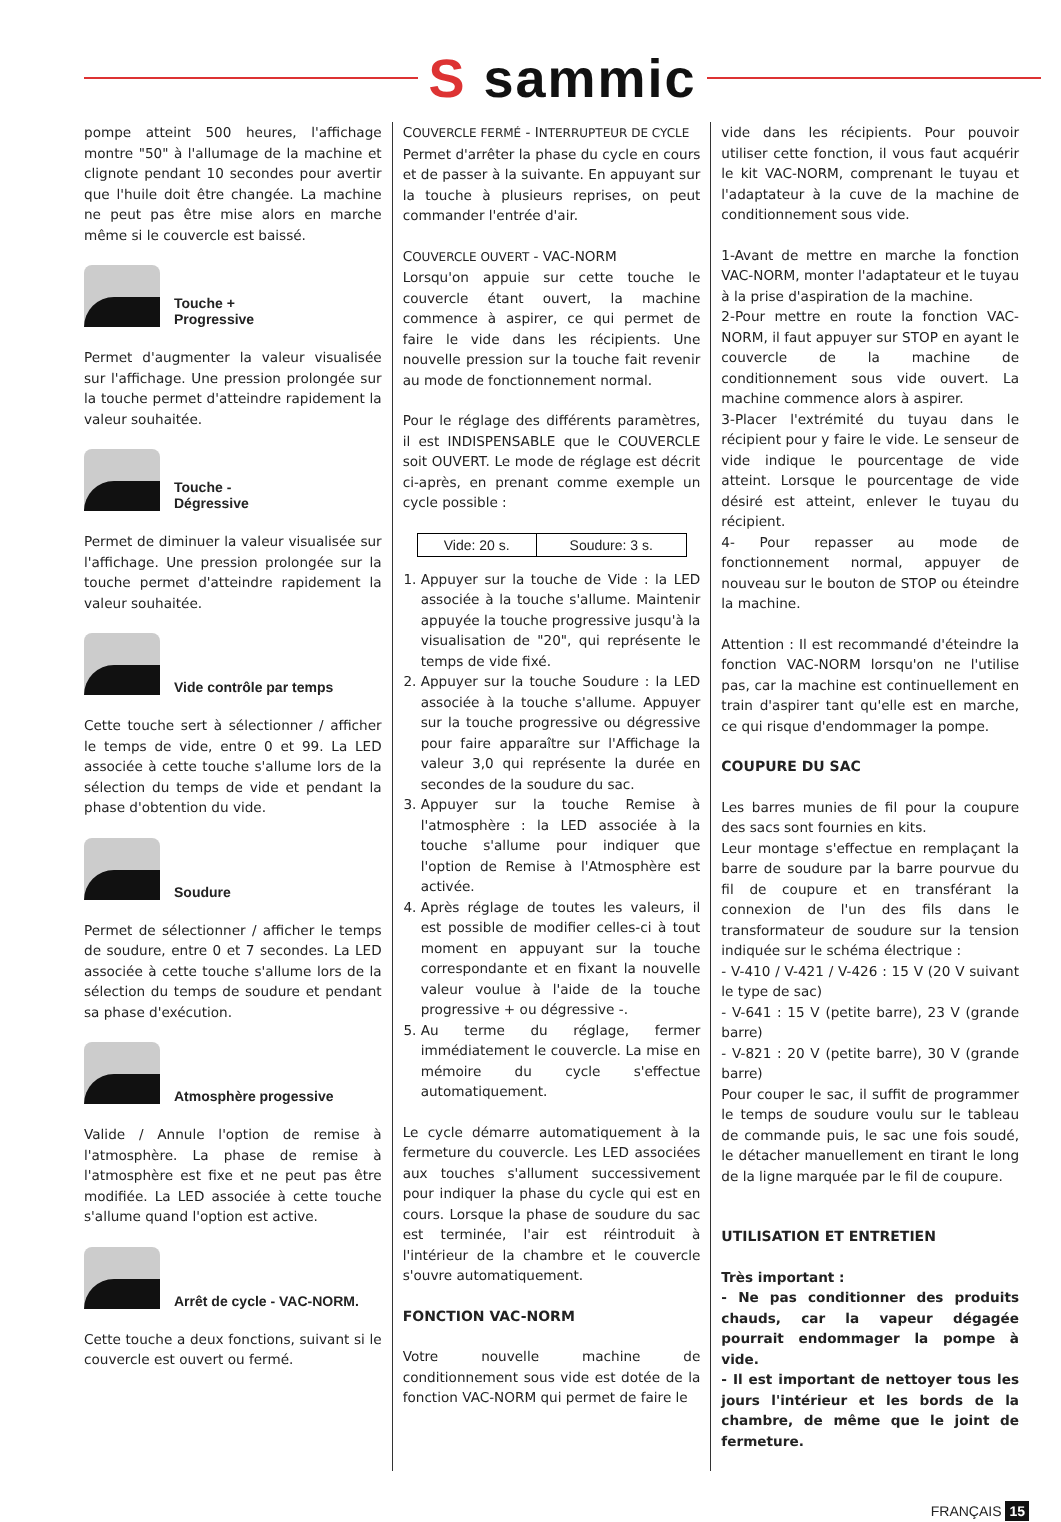S sammic
pompe atteint 500 heures, l'affichage montre "50" à l'allumage de la machine et clignote pendant 10 secondes pour avertir que l'huile doit être changée. La machine ne peut pas être mise alors en marche même si le couvercle est baissé.
Touche +
Progressive
Permet d'augmenter la valeur visualisée sur l'affichage. Une pression prolongée sur la touche permet d'atteindre rapidement la valeur souhaitée.
Touche -
Dégressive
Permet de diminuer la valeur visualisée sur l'affichage. Une pression prolongée sur la touche permet d'atteindre rapidement la valeur souhaitée.
Vide contrôle par temps
Cette touche sert à sélectionner / afficher le temps de vide, entre 0 et 99. La LED associée à cette touche s'allume lors de la sélection du temps de vide et pendant la phase d'obtention du vide.
Soudure
Permet de sélectionner / afficher le temps de soudure, entre 0 et 7 secondes. La LED associée à cette touche s'allume lors de la sélection du temps de soudure et pendant sa phase d'exécution.
Atmosphère progessive
Valide / Annule l'option de remise à l'atmosphère. La phase de remise à l'atmosphère est fixe et ne peut pas être modifiée. La LED associée à cette touche s'allume quand l'option est active.
Arrêt de cycle - VAC-NORM.
Cette touche a deux fonctions, suivant si le couvercle est ouvert ou fermé.
COUVERCLE FERMÉ - INTERRUPTEUR DE CYCLE
Permet d'arrêter la phase du cycle en cours et de passer à la suivante. En appuyant sur la touche à plusieurs reprises, on peut commander l'entrée d'air.
COUVERCLE OUVERT - VAC-NORM
Lorsqu'on appuie sur cette touche le couvercle étant ouvert, la machine commence à aspirer, ce qui permet de faire le vide dans les récipients. Une nouvelle pression sur la touche fait revenir au mode de fonctionnement normal.
Pour le réglage des différents paramètres, il est INDISPENSABLE que le COUVERCLE soit OUVERT. Le mode de réglage est décrit ci-après, en prenant comme exemple un cycle possible :
| Vide: 20 s. | Soudure: 3 s. |
1. Appuyer sur la touche de Vide : la LED associée à la touche s'allume. Maintenir appuyée la touche progressive jusqu'à la visualisation de "20", qui représente le temps de vide fixé.
2. Appuyer sur la touche Soudure : la LED associée à la touche s'allume. Appuyer sur la touche progressive ou dégressive pour faire apparaître sur l'Affichage la valeur 3,0 qui représente la durée en secondes de la soudure du sac.
3. Appuyer sur la touche Remise à l'atmosphère : la LED associée à la touche s'allume pour indiquer que l'option de Remise à l'Atmosphère est activée.
4. Après réglage de toutes les valeurs, il est possible de modifier celles-ci à tout moment en appuyant sur la touche correspondante et en fixant la nouvelle valeur voulue à l'aide de la touche progressive + ou dégressive -.
5. Au terme du réglage, fermer immédiatement le couvercle. La mise en mémoire du cycle s'effectue automatiquement.
Le cycle démarre automatiquement à la fermeture du couvercle. Les LED associées aux touches s'allument successivement pour indiquer la phase du cycle qui est en cours. Lorsque la phase de soudure du sac est terminée, l'air est réintroduit à l'intérieur de la chambre et le couvercle s'ouvre automatiquement.
FONCTION VAC-NORM
Votre nouvelle machine de conditionnement sous vide est dotée de la fonction VAC-NORM qui permet de faire le
vide dans les récipients. Pour pouvoir utiliser cette fonction, il vous faut acquérir le kit VAC-NORM, comprenant le tuyau et l'adaptateur à la cuve de la machine de conditionnement sous vide.
1-Avant de mettre en marche la fonction VAC-NORM, monter l'adaptateur et le tuyau à la prise d'aspiration de la machine.
2-Pour mettre en route la fonction VAC-NORM, il faut appuyer sur STOP en ayant le couvercle de la machine de conditionnement sous vide ouvert. La machine commence alors à aspirer.
3-Placer l'extrémité du tuyau dans le récipient pour y faire le vide. Le senseur de vide indique le pourcentage de vide atteint. Lorsque le pourcentage de vide désiré est atteint, enlever le tuyau du récipient.
4- Pour repasser au mode de fonctionnement normal, appuyer de nouveau sur le bouton de STOP ou éteindre la machine.
Attention : Il est recommandé d'éteindre la fonction VAC-NORM lorsqu'on ne l'utilise pas, car la machine est continuellement en train d'aspirer tant qu'elle est en marche, ce qui risque d'endommager la pompe.
COUPURE DU SAC
Les barres munies de fil pour la coupure des sacs sont fournies en kits.
Leur montage s'effectue en remplaçant la barre de soudure par la barre pourvue du fil de coupure et en transférant la connexion de l'un des fils dans le transformateur de soudure sur la tension indiquée sur le schéma électrique :
- V-410 / V-421 / V-426 : 15 V (20 V suivant le type de sac)
- V-641 : 15 V (petite barre), 23 V (grande barre)
- V-821 : 20 V (petite barre), 30 V (grande barre)
Pour couper le sac, il suffit de programmer le temps de soudure voulu sur le tableau de commande puis, le sac une fois soudé, le détacher manuellement en tirant le long de la ligne marquée par le fil de coupure.
UTILISATION ET ENTRETIEN
Très important :
- Ne pas conditionner des produits chauds, car la vapeur dégagée pourrait endommager la pompe à vide.
- Il est important de nettoyer tous les jours l'intérieur et les bords de la chambre, de même que le joint de fermeture.
FRANÇAIS 15